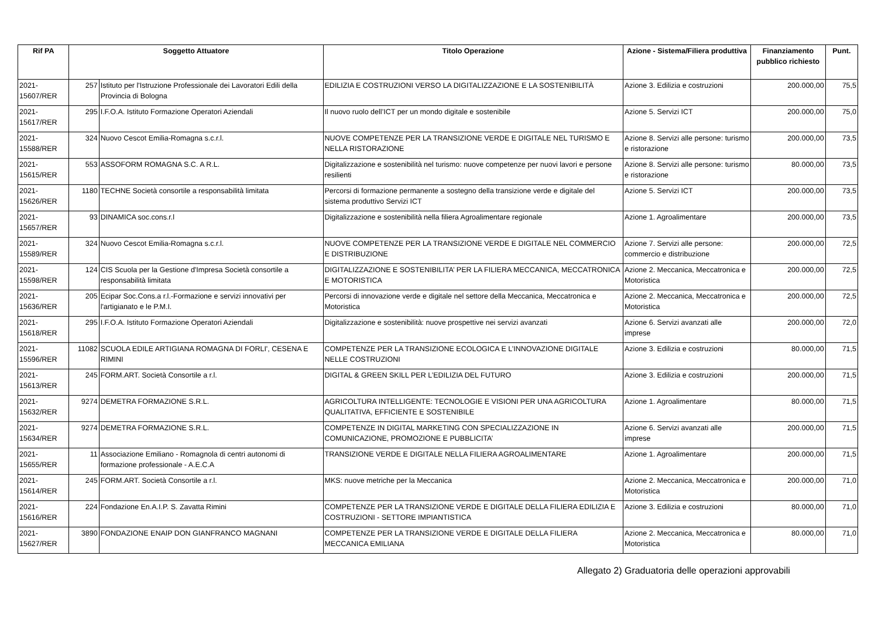| Rif PA | Soggetto Attuatore | | Titolo Operazione | Azione - Sistema/Filiera produttiva | Finanziamento pubblico richiesto | Punt. |
| --- | --- | --- | --- | --- | --- | --- |
| 2021-15607/RER | 257 | Istituto per l'Istruzione Professionale dei Lavoratori Edili della Provincia di Bologna | EDILIZIA E COSTRUZIONI VERSO LA DIGITALIZZAZIONE E LA SOSTENIBILITÀ | Azione 3. Edilizia e costruzioni | 200.000,00 | 75,5 |
| 2021-15617/RER | 295 | I.F.O.A. Istituto Formazione Operatori Aziendali | Il nuovo ruolo dell’ICT per un mondo digitale e sostenibile | Azione 5. Servizi ICT | 200.000,00 | 75,0 |
| 2021-15588/RER | 324 | Nuovo Cescot Emilia-Romagna s.c.r.l. | NUOVE COMPETENZE PER LA TRANSIZIONE VERDE E DIGITALE NEL TURISMO E NELLA RISTORAZIONE | Azione 8. Servizi alle persone: turismo e ristorazione | 200.000,00 | 73,5 |
| 2021-15615/RER | 553 | ASSOFORM ROMAGNA S.C. A R.L. | Digitalizzazione e sostenibilità nel turismo: nuove competenze per nuovi lavori e persone resilienti | Azione 8. Servizi alle persone: turismo e ristorazione | 80.000,00 | 73,5 |
| 2021-15626/RER | 1180 | TECHNE Società consortile a responsabilità limitata | Percorsi di formazione permanente a sostegno della transizione verde e digitale del sistema produttivo Servizi ICT | Azione 5. Servizi ICT | 200.000,00 | 73,5 |
| 2021-15657/RER | 93 | DINAMICA soc.cons.r.l | Digitalizzazione e sostenibilità nella filiera Agroalimentare regionale | Azione 1. Agroalimentare | 200.000,00 | 73,5 |
| 2021-15589/RER | 324 | Nuovo Cescot Emilia-Romagna s.c.r.l. | NUOVE COMPETENZE PER LA TRANSIZIONE VERDE E DIGITALE NEL COMMERCIO E DISTRIBUZIONE | Azione 7. Servizi alle persone: commercio e distribuzione | 200.000,00 | 72,5 |
| 2021-15598/RER | 124 | CIS Scuola per la Gestione d'Impresa Società consortile a responsabilità limitata | DIGITALIZZAZIONE E SOSTENIBILITA’ PER LA FILIERA MECCANICA, MECCATRONICA E MOTORISTICA | Azione 2. Meccanica, Meccatronica e Motoristica | 200.000,00 | 72,5 |
| 2021-15636/RER | 205 | Ecipar Soc.Cons.a r.l.-Formazione e servizi innovativi per l'artigianato e le P.M.I. | Percorsi di innovazione verde e digitale nel settore della Meccanica, Meccatronica e Motoristica | Azione 2. Meccanica, Meccatronica e Motoristica | 200.000,00 | 72,5 |
| 2021-15618/RER | 295 | I.F.O.A. Istituto Formazione Operatori Aziendali | Digitalizzazione e sostenibilità: nuove prospettive nei servizi avanzati | Azione 6. Servizi avanzati alle imprese | 200.000,00 | 72,0 |
| 2021-15596/RER | 11082 | SCUOLA EDILE ARTIGIANA ROMAGNA DI FORLI', CESENA E RIMINI | COMPETENZE PER LA TRANSIZIONE ECOLOGICA E L’INNOVAZIONE DIGITALE NELLE COSTRUZIONI | Azione 3. Edilizia e costruzioni | 80.000,00 | 71,5 |
| 2021-15613/RER | 245 | FORM.ART. Società Consortile a r.l. | DIGITAL & GREEN SKILL PER L’EDILIZIA DEL FUTURO | Azione 3. Edilizia e costruzioni | 200.000,00 | 71,5 |
| 2021-15632/RER | 9274 | DEMETRA FORMAZIONE S.R.L. | AGRICOLTURA INTELLIGENTE: TECNOLOGIE E VISIONI PER UNA AGRICOLTURA QUALITATIVA, EFFICIENTE E SOSTENIBILE | Azione 1. Agroalimentare | 80.000,00 | 71,5 |
| 2021-15634/RER | 9274 | DEMETRA FORMAZIONE S.R.L. | COMPETENZE IN DIGITAL MARKETING CON SPECIALIZZAZIONE IN COMUNICAZIONE, PROMOZIONE E PUBBLICITA’ | Azione 6. Servizi avanzati alle imprese | 200.000,00 | 71,5 |
| 2021-15655/RER | 11 | Associazione Emiliano - Romagnola di centri autonomi di formazione professionale - A.E.C.A | TRANSIZIONE VERDE E DIGITALE NELLA FILIERA AGROALIMENTARE | Azione 1. Agroalimentare | 200.000,00 | 71,5 |
| 2021-15614/RER | 245 | FORM.ART. Società Consortile a r.l. | MKS: nuove metriche per la Meccanica | Azione 2. Meccanica, Meccatronica e Motoristica | 200.000,00 | 71,0 |
| 2021-15616/RER | 224 | Fondazione En.A.I.P. S. Zavatta Rimini | COMPETENZE PER LA TRANSIZIONE VERDE E DIGITALE DELLA FILIERA EDILIZIA E COSTRUZIONI - SETTORE IMPIANTISTICA | Azione 3. Edilizia e costruzioni | 80.000,00 | 71,0 |
| 2021-15627/RER | 3890 | FONDAZIONE ENAIP DON GIANFRANCO MAGNANI | COMPETENZE PER LA TRANSIZIONE VERDE E DIGITALE DELLA FILIERA MECCANICA EMILIANA | Azione 2. Meccanica, Meccatronica e Motoristica | 80.000,00 | 71,0 |
Allegato 2) Graduatoria delle operazioni approvabili